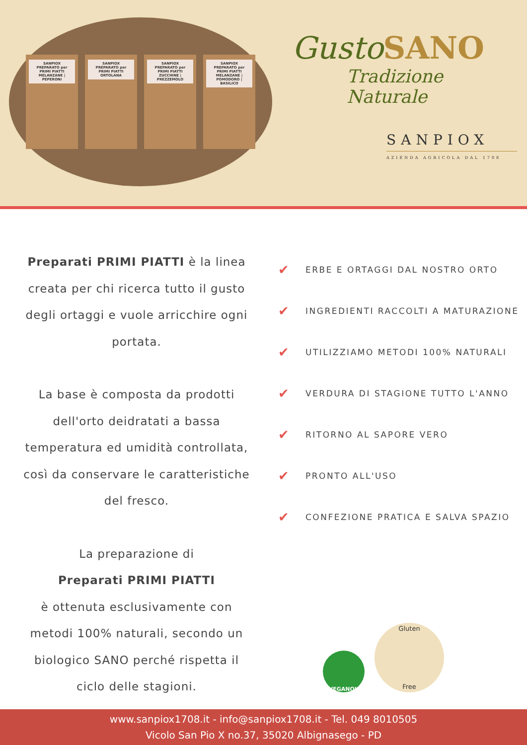SANPIOX
PREPARATO per PRIMI PIATTI
MELANZANE | PEPERONI
SANPIOX
PREPARATO per PRIMI PIATTI
ORTOLANA
SANPIOX
PREPARATO per PRIMI PIATTI
ZUCCHINE | PREZZEMOLO
SANPIOX
PREPARATO per PRIMI PIATTI
MELANZANE | POMODORO | BASILICO
Gusto SANO
Tradizione Naturale
SANPIOX
AZIENDA AGRICOLA DAL 1708
Preparati PRIMI PIATTI è la linea creata per chi ricerca tutto il gusto degli ortaggi e vuole arricchire ogni portata.
La base è composta da prodotti dell'orto deidratati a bassa temperatura ed umidità controllata, così da conservare le caratteristiche del fresco.
La preparazione di
Preparati PRIMI PIATTI
è ottenuta esclusivamente con metodi 100% naturali, secondo un biologico SANO perché rispetta il ciclo delle stagioni.
✔ ERBE E ORTAGGI DAL NOSTRO ORTO
✔ INGREDIENTI RACCOLTI A MATURAZIONE
✔ UTILIZZIAMO METODI 100% NATURALI
✔ VERDURA DI STAGIONE TUTTO L'ANNO
✔ RITORNO AL SAPORE VERO
✔ PRONTO ALL'USO
✔ CONFEZIONE PRATICA E SALVA SPAZIO
VEGANOK
Gluten
Free
www.sanpiox1708.it - info@sanpiox1708.it - Tel. 049 8010505
Vicolo San Pio X no.37, 35020 Albignasego - PD